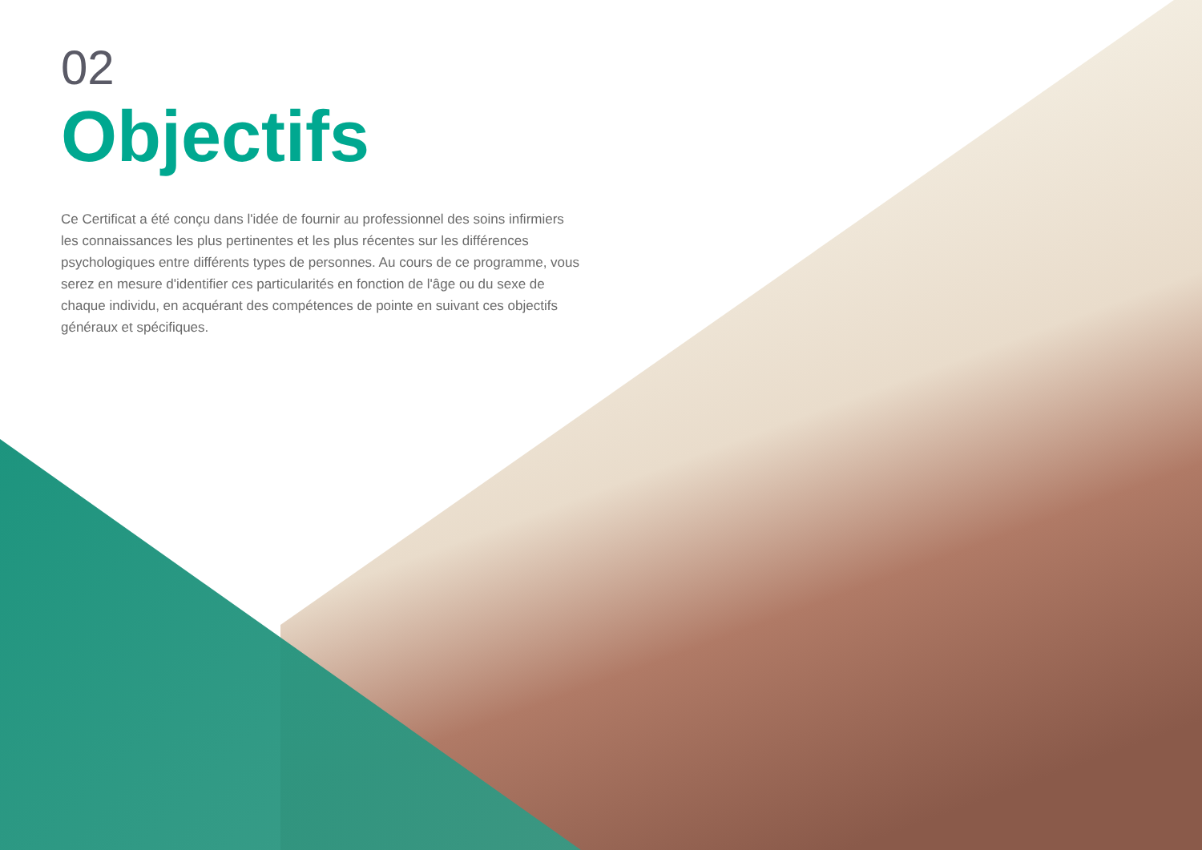02
Objectifs
Ce Certificat a été conçu dans l'idée de fournir au professionnel des soins infirmiers les connaissances les plus pertinentes et les plus récentes sur les différences psychologiques entre différents types de personnes. Au cours de ce programme, vous serez en mesure d'identifier ces particularités en fonction de l'âge ou du sexe de chaque individu, en acquérant des compétences de pointe en suivant ces objectifs généraux et spécifiques.